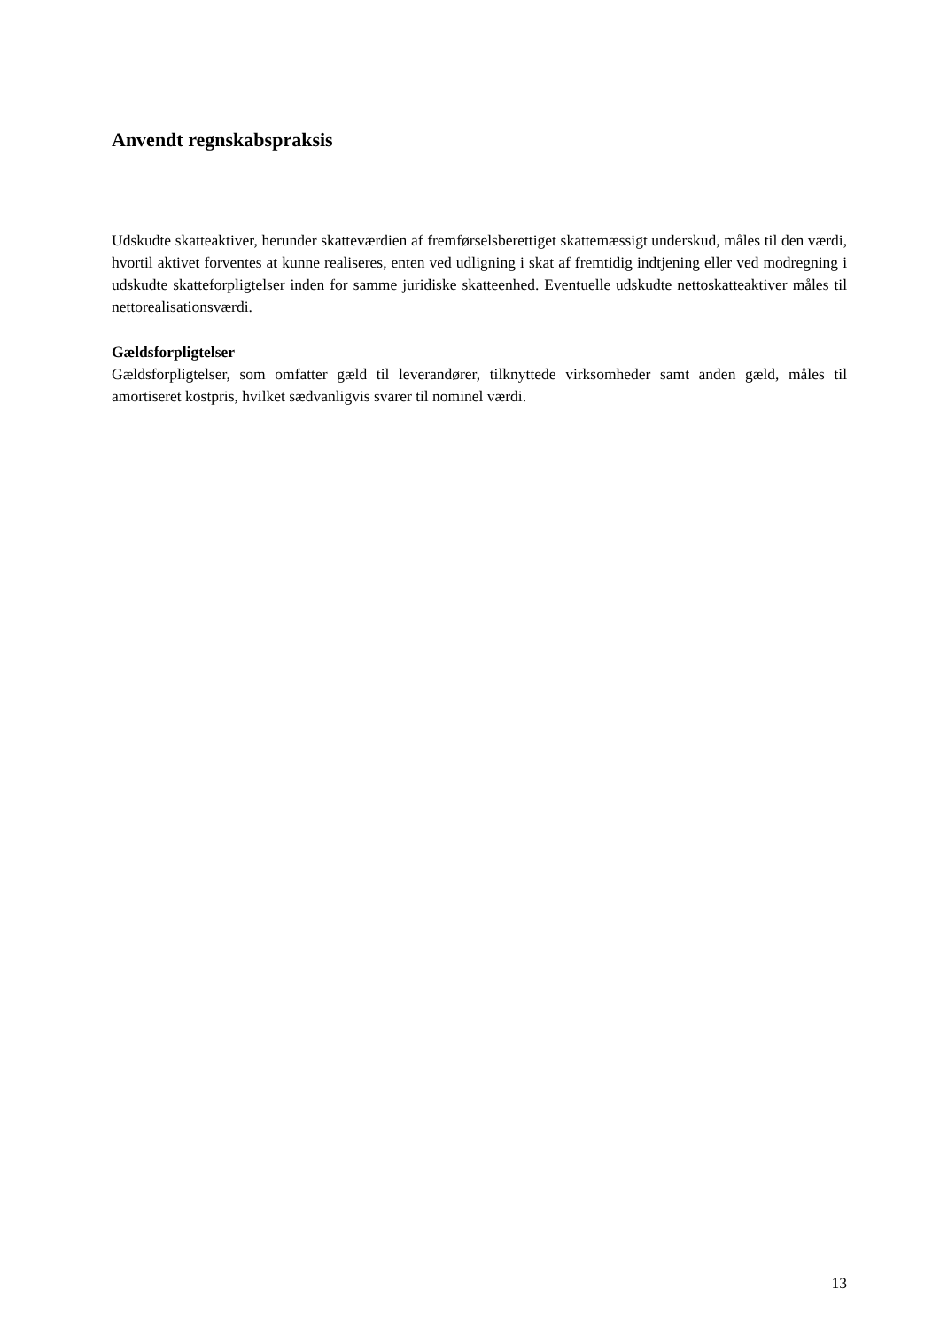Anvendt regnskabspraksis
Udskudte skatteaktiver, herunder skatteværdien af fremførselsberettiget skattemæssigt underskud, måles til den værdi, hvortil aktivet forventes at kunne realiseres, enten ved udligning i skat af fremtidig indtjening eller ved modregning i udskudte skatteforpligtelser inden for samme juridiske skatteenhed. Eventuelle udskudte nettoskatteaktiver måles til nettorealisationsværdi.
Gældsforpligtelser
Gældsforpligtelser, som omfatter gæld til leverandører, tilknyttede virksomheder samt anden gæld, måles til amortiseret kostpris, hvilket sædvanligvis svarer til nominel værdi.
13